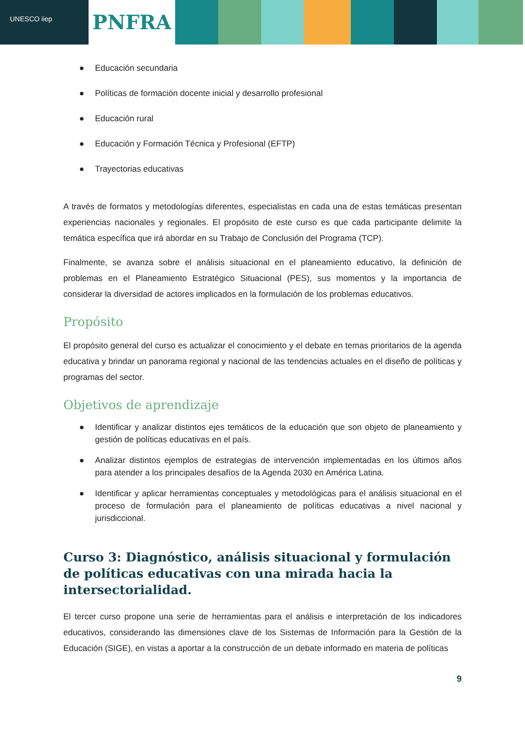UNESCO iiep
PNFRA
● Educación secundaria
● Políticas de formación docente inicial y desarrollo profesional
● Educación rural
● Educación y Formación Técnica y Profesional (EFTP)
● Trayectorias educativas
A través de formatos y metodologías diferentes, especialistas en cada una de estas temáticas presentan experiencias nacionales y regionales. El propósito de este curso es que cada participante delimite la temática específica que irá abordar en su Trabajo de Conclusión del Programa (TCP).
Finalmente, se avanza sobre el análisis situacional en el planeamiento educativo, la definición de problemas en el Planeamiento Estratégico Situacional (PES), sus momentos y la importancia de considerar la diversidad de actores implicados en la formulación de los problemas educativos.
Propósito
El propósito general del curso es actualizar el conocimiento y el debate en temas prioritarios de la agenda educativa y brindar un panorama regional y nacional de las tendencias actuales en el diseño de políticas y programas del sector.
Objetivos de aprendizaje
● Identificar y analizar distintos ejes temáticos de la educación que son objeto de planeamiento y gestión de políticas educativas en el país.
● Analizar distintos ejemplos de estrategias de intervención implementadas en los últimos años para atender a los principales desafíos de la Agenda 2030 en América Latina.
● Identificar y aplicar herramientas conceptuales y metodológicas para el análisis situacional en el proceso de formulación para el planeamiento de políticas educativas a nivel nacional y jurisdiccional.
Curso 3: Diagnóstico, análisis situacional y formulación de políticas educativas con una mirada hacia la intersectorialidad.
El tercer curso propone una serie de herramientas para el análisis e interpretación de los indicadores educativos, considerando las dimensiones clave de los Sistemas de Información para la Gestión de la Educación (SIGE), en vistas a aportar a la construcción de un debate informado en materia de políticas
9